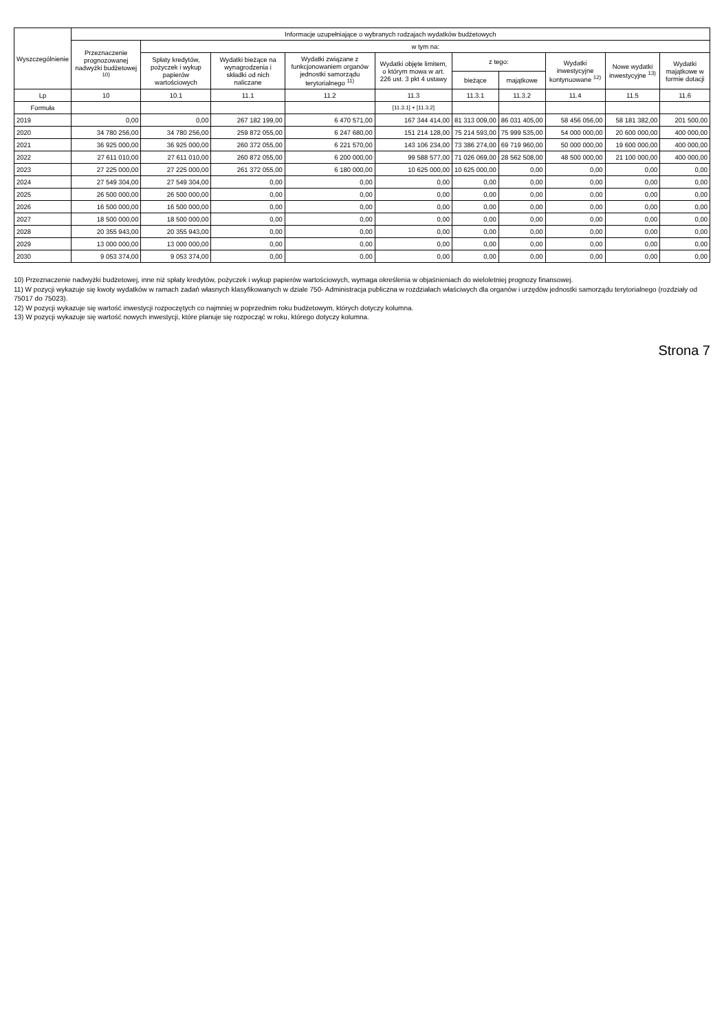| Wyszczególnienie | Informacje uzupełniające o wybranych rodzajach wydatków budżetowych | | | | | | | | | |
| --- | --- | --- | --- | --- | --- | --- | --- | --- | --- | --- |
| | Przeznaczenie prognozowanej nadwyżki budżetowej <sup>10)</sup> | w tym na: | | | | | | | | |
| | | Spłaty kredytów, pożyczek i wykup papierów wartościowych | Wydatki bieżące na wynagrodzenia i składki od nich naliczane | Wydatki związane z funkcjonowaniem organów jednostki samorządu terytorialnego <sup>11)</sup> | Wydatki objęte limitem, o którym mowa w art. 226 ust. 3 pkt 4 ustawy | z tego: | | Wydatki inwestycyjne kontynuowane <sup>12)</sup> | Nowe wydatki inwestycyjne <sup>13)</sup> | Wydatki majątkowe w formie dotacji |
| | | | | | | bieżące | majątkowe | | | |
| Lp | 10 | 10.1 | 11.1 | 11.2 | 11.3 | 11.3.1 | 11.3.2 | 11.4 | 11.5 | 11.6 |
| Formuła | | | | | [11.3.1] + [11.3.2] | | | | | |
| 2019 | 0,00 | 0,00 | 267 182 199,00 | 6 470 571,00 | 167 344 414,00 | 81 313 009,00 | 86 031 405,00 | 58 456 056,00 | 58 181 382,00 | 201 500,00 |
| 2020 | 34 780 256,00 | 34 780 256,00 | 259 872 055,00 | 6 247 680,00 | 151 214 128,00 | 75 214 593,00 | 75 999 535,00 | 54 000 000,00 | 20 600 000,00 | 400 000,00 |
| 2021 | 36 925 000,00 | 36 925 000,00 | 260 372 055,00 | 6 221 570,00 | 143 106 234,00 | 73 386 274,00 | 69 719 960,00 | 50 000 000,00 | 19 600 000,00 | 400 000,00 |
| 2022 | 27 611 010,00 | 27 611 010,00 | 260 872 055,00 | 6 200 000,00 | 99 588 577,00 | 71 026 069,00 | 28 562 508,00 | 48 500 000,00 | 21 100 000,00 | 400 000,00 |
| 2023 | 27 225 000,00 | 27 225 000,00 | 261 372 055,00 | 6 180 000,00 | 10 625 000,00 | 10 625 000,00 | 0,00 | 0,00 | 0,00 | 0,00 |
| 2024 | 27 549 304,00 | 27 549 304,00 | 0,00 | 0,00 | 0,00 | 0,00 | 0,00 | 0,00 | 0,00 | 0,00 |
| 2025 | 26 500 000,00 | 26 500 000,00 | 0,00 | 0,00 | 0,00 | 0,00 | 0,00 | 0,00 | 0,00 | 0,00 |
| 2026 | 16 500 000,00 | 16 500 000,00 | 0,00 | 0,00 | 0,00 | 0,00 | 0,00 | 0,00 | 0,00 | 0,00 |
| 2027 | 18 500 000,00 | 18 500 000,00 | 0,00 | 0,00 | 0,00 | 0,00 | 0,00 | 0,00 | 0,00 | 0,00 |
| 2028 | 20 355 943,00 | 20 355 943,00 | 0,00 | 0,00 | 0,00 | 0,00 | 0,00 | 0,00 | 0,00 | 0,00 |
| 2029 | 13 000 000,00 | 13 000 000,00 | 0,00 | 0,00 | 0,00 | 0,00 | 0,00 | 0,00 | 0,00 | 0,00 |
| 2030 | 9 053 374,00 | 9 053 374,00 | 0,00 | 0,00 | 0,00 | 0,00 | 0,00 | 0,00 | 0,00 | 0,00 |
10) Przeznaczenie nadwyżki budżetowej, inne niż spłaty kredytów, pożyczek i wykup papierów wartościowych, wymaga określenia w objaśnieniach do wieloletniej prognozy finansowej.
11) W pozycji wykazuje się kwoty wydatków w ramach zadań własnych klasyfikowanych w dziale 750- Administracja publiczna w rozdziałach właściwych dla organów i urzędów jednostki samorządu terytorialnego (rozdziały od 75017 do 75023).
12) W pozycji wykazuje się wartość inwestycji rozpoczętych co najmniej w poprzednim roku budżetowym, których dotyczy kolumna.
13) W pozycji wykazuje się wartość nowych inwestycji, które planuje się rozpocząć w roku, którego dotyczy kolumna.
Strona 7